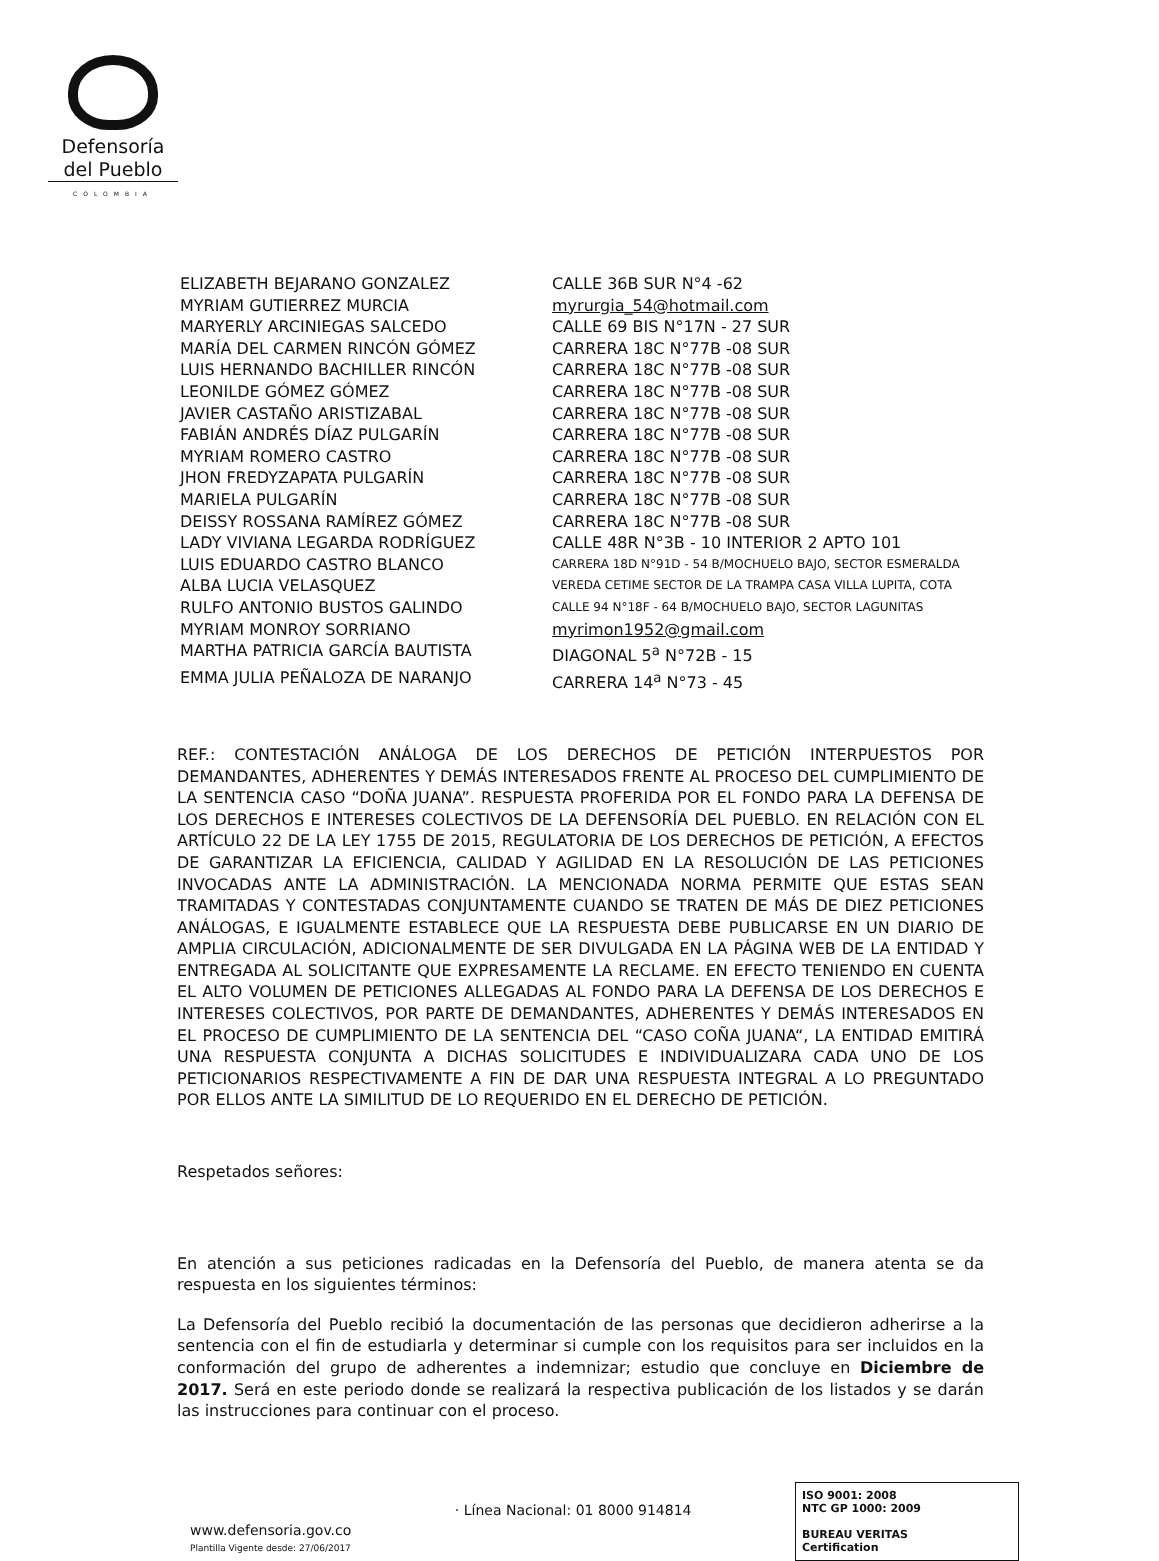Defensoría
del Pueblo
COLOMBIA
| ELIZABETH BEJARANO GONZALEZ | CALLE 36B SUR N°4 -62 |
| MYRIAM GUTIERREZ MURCIA | myrurgia_54@hotmail.com |
| MARYERLY ARCINIEGAS SALCEDO | CALLE 69 BIS N°17N - 27 SUR |
| MARÍA DEL CARMEN RINCÓN GÓMEZ | CARRERA 18C N°77B -08 SUR |
| LUIS HERNANDO BACHILLER RINCÓN | CARRERA 18C N°77B -08 SUR |
| LEONILDE GÓMEZ GÓMEZ | CARRERA 18C N°77B -08 SUR |
| JAVIER CASTAÑO ARISTIZABAL | CARRERA 18C N°77B -08 SUR |
| FABIÁN ANDRÉS DÍAZ PULGARÍN | CARRERA 18C N°77B -08 SUR |
| MYRIAM ROMERO CASTRO | CARRERA 18C N°77B -08 SUR |
| JHON FREDYZAPATA PULGARÍN | CARRERA 18C N°77B -08 SUR |
| MARIELA PULGARÍN | CARRERA 18C N°77B -08 SUR |
| DEISSY ROSSANA RAMÍREZ GÓMEZ | CARRERA 18C N°77B -08 SUR |
| LADY VIVIANA LEGARDA RODRÍGUEZ | CALLE 48R N°3B - 10 INTERIOR 2 APTO 101 |
| LUIS EDUARDO CASTRO BLANCO | CARRERA 18D N°91D - 54 B/MOCHUELO BAJO, SECTOR ESMERALDA |
| ALBA LUCIA VELASQUEZ | VEREDA CETIME SECTOR DE LA TRAMPA CASA VILLA LUPITA, COTA |
| RULFO ANTONIO BUSTOS GALINDO | CALLE 94 N°18F - 64 B/MOCHUELO BAJO, SECTOR LAGUNITAS |
| MYRIAM MONROY SORRIANO | myrimon1952@gmail.com |
| MARTHA PATRICIA GARCÍA BAUTISTA | DIAGONAL 5<sup>a</sup> N°72B - 15 |
| EMMA JULIA PEÑALOZA DE NARANJO | CARRERA 14<sup>a</sup> N°73 - 45 |
REF.: CONTESTACIÓN ANÁLOGA DE LOS DERECHOS DE PETICIÓN INTERPUESTOS POR DEMANDANTES, ADHERENTES Y DEMÁS INTERESADOS FRENTE AL PROCESO DEL CUMPLIMIENTO DE LA SENTENCIA CASO “DOÑA JUANA”. RESPUESTA PROFERIDA POR EL FONDO PARA LA DEFENSA DE LOS DERECHOS E INTERESES COLECTIVOS DE LA DEFENSORÍA DEL PUEBLO. EN RELACIÓN CON EL ARTÍCULO 22 DE LA LEY 1755 DE 2015, REGULATORIA DE LOS DERECHOS DE PETICIÓN, A EFECTOS DE GARANTIZAR LA EFICIENCIA, CALIDAD Y AGILIDAD EN LA RESOLUCIÓN DE LAS PETICIONES INVOCADAS ANTE LA ADMINISTRACIÓN. LA MENCIONADA NORMA PERMITE QUE ESTAS SEAN TRAMITADAS Y CONTESTADAS CONJUNTAMENTE CUANDO SE TRATEN DE MÁS DE DIEZ PETICIONES ANÁLOGAS, E IGUALMENTE ESTABLECE QUE LA RESPUESTA DEBE PUBLICARSE EN UN DIARIO DE AMPLIA CIRCULACIÓN, ADICIONALMENTE DE SER DIVULGADA EN LA PÁGINA WEB DE LA ENTIDAD Y ENTREGADA AL SOLICITANTE QUE EXPRESAMENTE LA RECLAME. EN EFECTO TENIENDO EN CUENTA EL ALTO VOLUMEN DE PETICIONES ALLEGADAS AL FONDO PARA LA DEFENSA DE LOS DERECHOS E INTERESES COLECTIVOS, POR PARTE DE DEMANDANTES, ADHERENTES Y DEMÁS INTERESADOS EN EL PROCESO DE CUMPLIMIENTO DE LA SENTENCIA DEL “CASO COÑA JUANA“, LA ENTIDAD EMITIRÁ UNA RESPUESTA CONJUNTA A DICHAS SOLICITUDES E INDIVIDUALIZARA CADA UNO DE LOS PETICIONARIOS RESPECTIVAMENTE A FIN DE DAR UNA RESPUESTA INTEGRAL A LO PREGUNTADO POR ELLOS ANTE LA SIMILITUD DE LO REQUERIDO EN EL DERECHO DE PETICIÓN.
Respetados señores:
En atención a sus peticiones radicadas en la Defensoría del Pueblo, de manera atenta se da respuesta en los siguientes términos:
La Defensoría del Pueblo recibió la documentación de las personas que decidieron adherirse a la sentencia con el fin de estudiarla y determinar si cumple con los requisitos para ser incluidos en la conformación del grupo de adherentes a indemnizar; estudio que concluye en Diciembre de 2017. Será en este periodo donde se realizará la respectiva publicación de los listados y se darán las instrucciones para continuar con el proceso.
www.defensoria.gov.co
Plantilla Vigente desde: 27/06/2017
· Línea Nacional: 01 8000 914814
ISO 9001: 2008
NTC GP 1000: 2009
BUREAU VERITAS
Certification